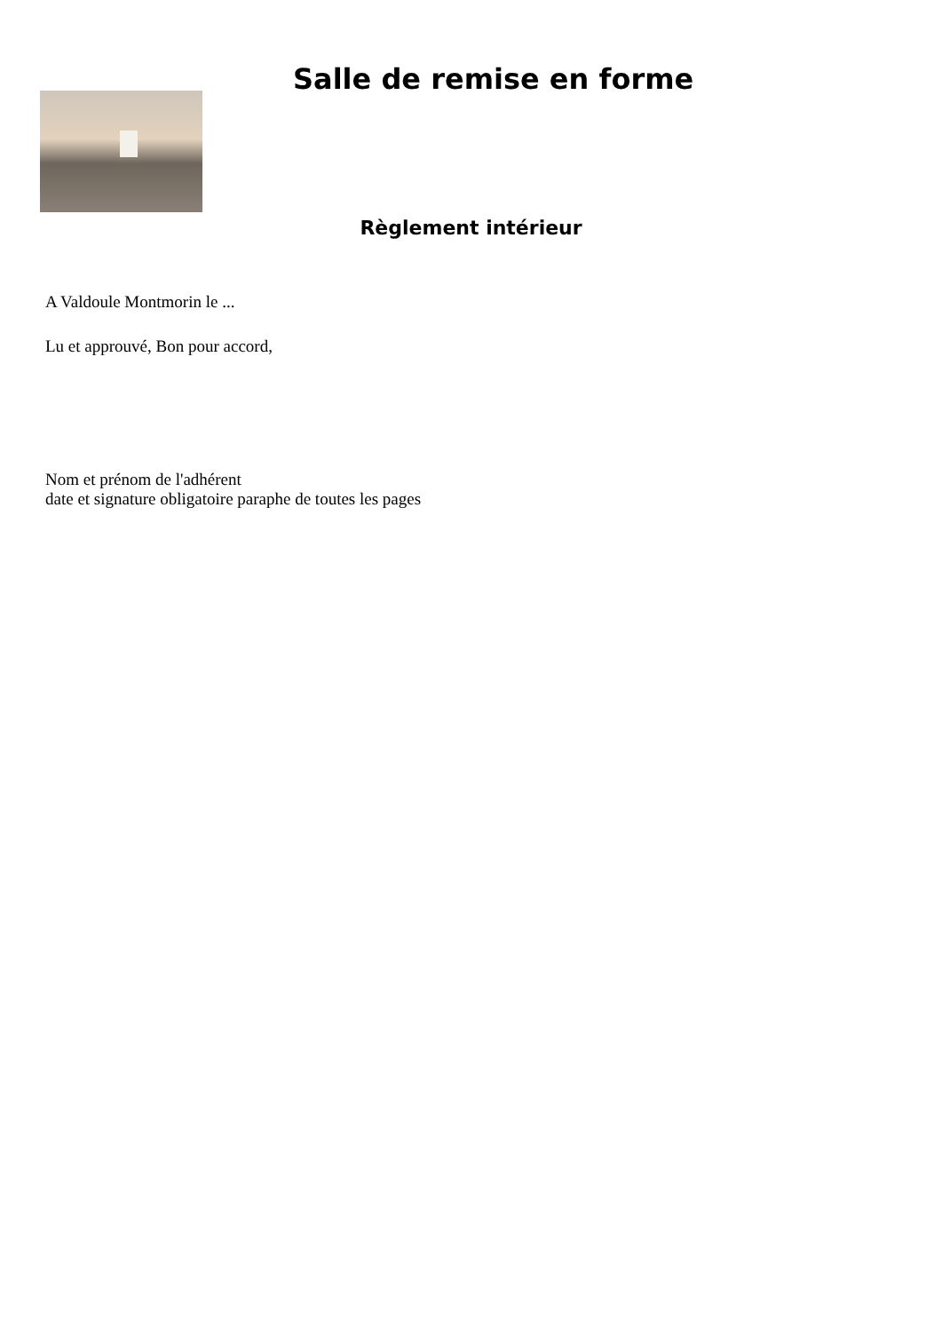Salle de remise en forme
Règlement intérieur
A Valdoule Montmorin le ...
Lu et approuvé, Bon pour accord,
Nom et prénom de l'adhérent
date et signature obligatoire paraphe de toutes les pages